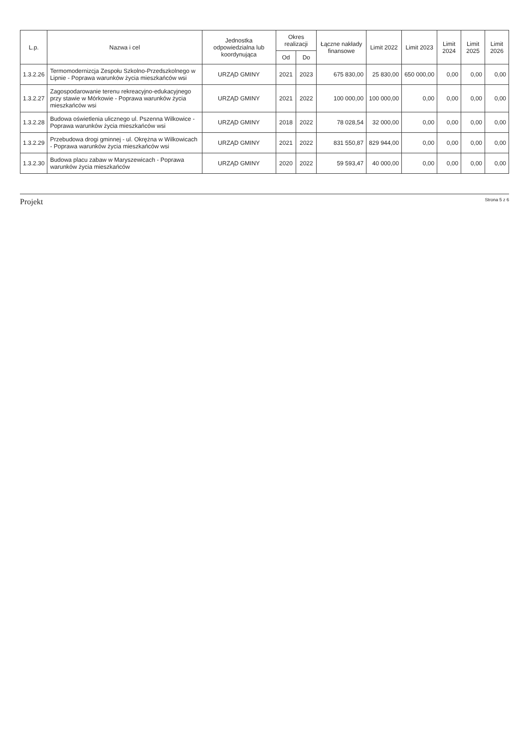| L.p. | Nazwa i cel | Jednostka odpowiedzialna lub koordynująca | Okres realizacji | | Łączne nakłady finansowe | Limit 2022 | Limit 2023 | Limit 2024 | Limit 2025 | Limit 2026 |
| --- | --- | --- | --- | --- | --- | --- | --- | --- | --- | --- |
| | | | Od | Do | | | | | | |
| 1.3.2.26 | Termomodernizcja Zespołu Szkolno-Przedszkolnego w Lipnie - Poprawa warunków życia mieszkańców wsi | URZĄD GMINY | 2021 | 2023 | 675 830,00 | 25 830,00 | 650 000,00 | 0,00 | 0,00 | 0,00 |
| 1.3.2.27 | Zagospodarowanie terenu rekreacyjno-edukacyjnego przy stawie w Mórkowie - Poprawa warunków życia mieszkańców wsi | URZĄD GMINY | 2021 | 2022 | 100 000,00 | 100 000,00 | 0,00 | 0,00 | 0,00 | 0,00 |
| 1.3.2.28 | Budowa oświetlenia ulicznego ul. Pszenna Wilkowice - Poprawa warunków życia mieszkańców wsi | URZĄD GMINY | 2018 | 2022 | 78 028,54 | 32 000,00 | 0,00 | 0,00 | 0,00 | 0,00 |
| 1.3.2.29 | Przebudowa drogi gminnej - ul. Okrężna w Wilkowicach - Poprawa warunków życia mieszkańców wsi | URZĄD GMINY | 2021 | 2022 | 831 550,87 | 829 944,00 | 0,00 | 0,00 | 0,00 | 0,00 |
| 1.3.2.30 | Budowa placu zabaw w Maryszewicach - Poprawa warunków życia mieszkańców | URZĄD GMINY | 2020 | 2022 | 59 593,47 | 40 000,00 | 0,00 | 0,00 | 0,00 | 0,00 |
Projekt Strona 5 z 6